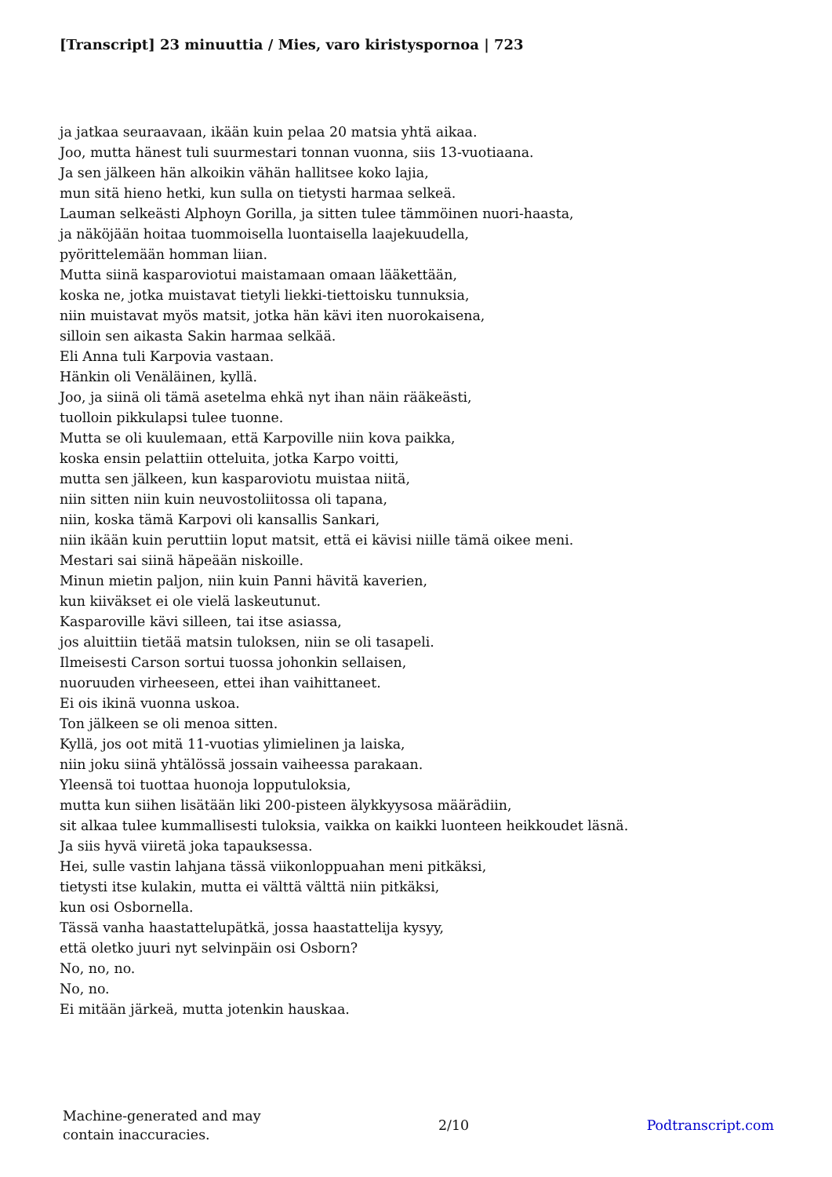[Transcript] 23 minuuttia / Mies, varo kiristyspornoa | 723
ja jatkaa seuraavaan, ikään kuin pelaa 20 matsia yhtä aikaa.
Joo, mutta hänest tuli suurmestari tonnan vuonna, siis 13-vuotiaana.
Ja sen jälkeen hän alkoikin vähän hallitsee koko lajia,
mun sitä hieno hetki, kun sulla on tietysti harmaa selkeä.
Lauman selkeästi Alphoyn Gorilla, ja sitten tulee tämmöinen nuori-haasta,
ja näköjään hoitaa tuommoisella luontaisella laajekuudella,
pyörittelemään homman liian.
Mutta siinä kasparoviotui maistamaan omaan lääkettään,
koska ne, jotka muistavat tietyli liekki-tiettoisku tunnuksia,
niin muistavat myös matsit, jotka hän kävi iten nuorokaisena,
silloin sen aikasta Sakin harmaa selkää.
Eli Anna tuli Karpovia vastaan.
Hänkin oli Venäläinen, kyllä.
Joo, ja siinä oli tämä asetelma ehkä nyt ihan näin rääkeästi,
tuolloin pikkulapsi tulee tuonne.
Mutta se oli kuulemaan, että Karpoville niin kova paikka,
koska ensin pelattiin otteluita, jotka Karpo voitti,
mutta sen jälkeen, kun kasparoviotu muistaa niitä,
niin sitten niin kuin neuvostoliitossa oli tapana,
niin, koska tämä Karpovi oli kansallis Sankari,
niin ikään kuin peruttiin loput matsit, että ei kävisi niille tämä oikee meni.
Mestari sai siinä häpeään niskoille.
Minun mietin paljon, niin kuin Panni hävitä kaverien,
kun kiiväkset ei ole vielä laskeutunut.
Kasparoville kävi silleen, tai itse asiassa,
jos aluittiin tietää matsin tuloksen, niin se oli tasapeli.
Ilmeisesti Carson sortui tuossa johonkin sellaisen,
nuoruuden virheeseen, ettei ihan vaihittaneet.
Ei ois ikinä vuonna uskoa.
Ton jälkeen se oli menoa sitten.
Kyllä, jos oot mitä 11-vuotias ylimielinen ja laiska,
niin joku siinä yhtälössä jossain vaiheessa parakaan.
Yleensä toi tuottaa huonoja lopputuloksia,
mutta kun siihen lisätään liki 200-pisteen älykkyysosa määrädiin,
sit alkaa tulee kummallisesti tuloksia, vaikka on kaikki luonteen heikkoudet läsnä.
Ja siis hyvä viiretä joka tapauksessa.
Hei, sulle vastin lahjana tässä viikonloppuahan meni pitkäksi,
tietysti itse kulakin, mutta ei välttä välttä niin pitkäksi,
kun osi Osbornella.
Tässä vanha haastattelupätkä, jossa haastattelija kysyy,
että oletko juuri nyt selvinpäin osi Osborn?
No, no, no.
No, no.
Ei mitään järkeä, mutta jotenkin hauskaa.
Machine-generated and may
contain inaccuracies.
2/10 Podtranscript.com